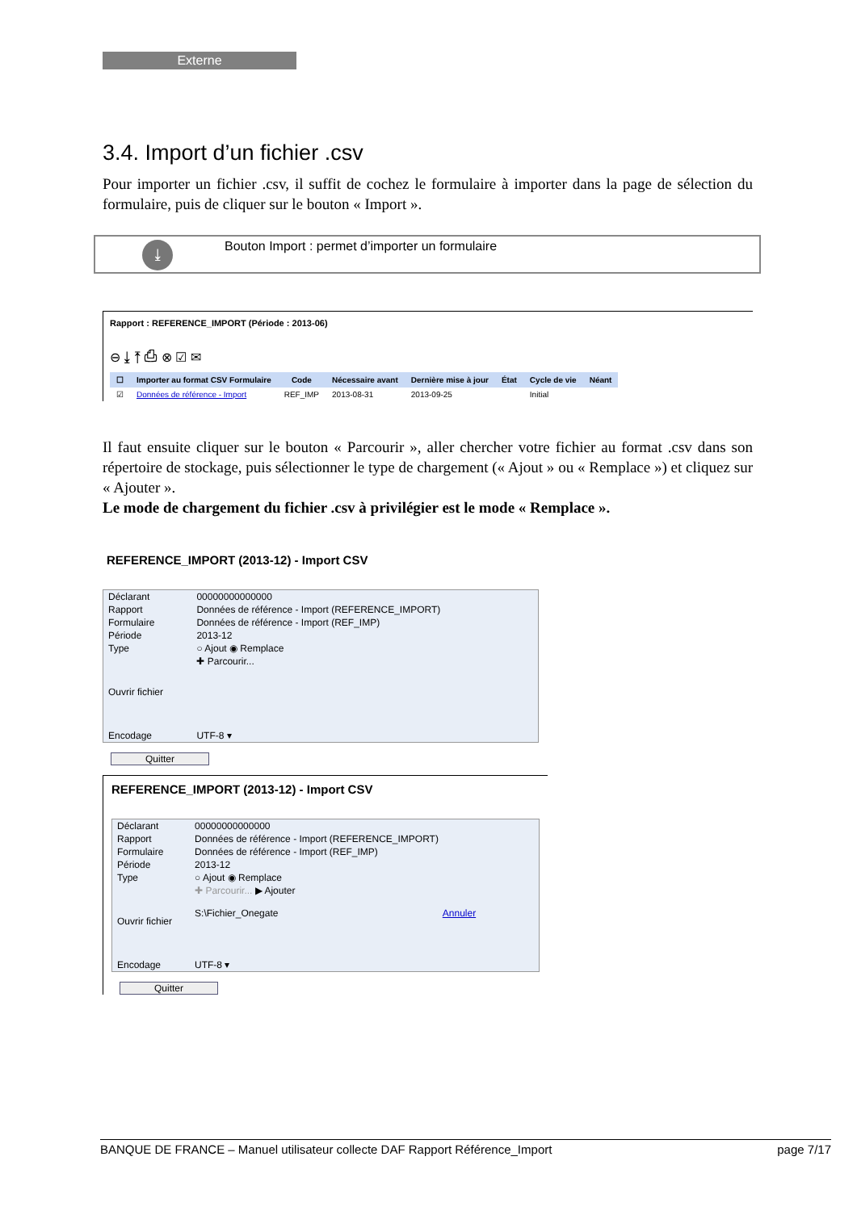Externe
3.4. Import d’un fichier .csv
Pour importer un fichier .csv, il suffit de cochez le formulaire à importer dans la page de sélection du formulaire, puis de cliquer sur le bouton « Import ».
⤓
Bouton Import : permet d’importer un formulaire
Rapport : REFERENCE_IMPORT (Période : 2013-06)
⊖ ⤓ ⤒ ⎙ ⊗ ☑ ✉
| ☐ | Importer au format CSV Formulaire | Code | Nécessaire avant | Dernière mise à jour | État | Cycle de vie | Néant |
| --- | --- | --- | --- | --- | --- | --- | --- |
| ☑ | Données de référence - Import | REF_IMP | 2013-08-31 | 2013-09-25 | | Initial | |
Il faut ensuite cliquer sur le bouton « Parcourir », aller chercher votre fichier au format .csv dans son répertoire de stockage, puis sélectionner le type de chargement (« Ajout » ou « Remplace ») et cliquez sur « Ajouter ».
Le mode de chargement du fichier .csv à privilégier est le mode « Remplace ».
REFERENCE_IMPORT (2013-12) - Import CSV
| Déclarant | 00000000000000 |
| Rapport | Données de référence - Import (REFERENCE_IMPORT) |
| Formulaire | Données de référence - Import (REF_IMP) |
| Période | 2013-12 |
| Type | ○ Ajout ◉ Remplace |
| Ouvrir fichier | ✚ Parcourir... |
| Encodage | UTF-8 ▾ |
Quitter
REFERENCE_IMPORT (2013-12) - Import CSV
| Déclarant | 00000000000000 |
| Rapport | Données de référence - Import (REFERENCE_IMPORT) |
| Formulaire | Données de référence - Import (REF_IMP) |
| Période | 2013-12 |
| Type | ○ Ajout ◉ Remplace |
| Ouvrir fichier | ✚ Parcourir... ▶ Ajouter S:\Fichier_Onegate Annuler |
| Encodage | UTF-8 ▾ |
Quitter
BANQUE DE FRANCE – Manuel utilisateur collecte DAF Rapport Référence_Import page 7/17